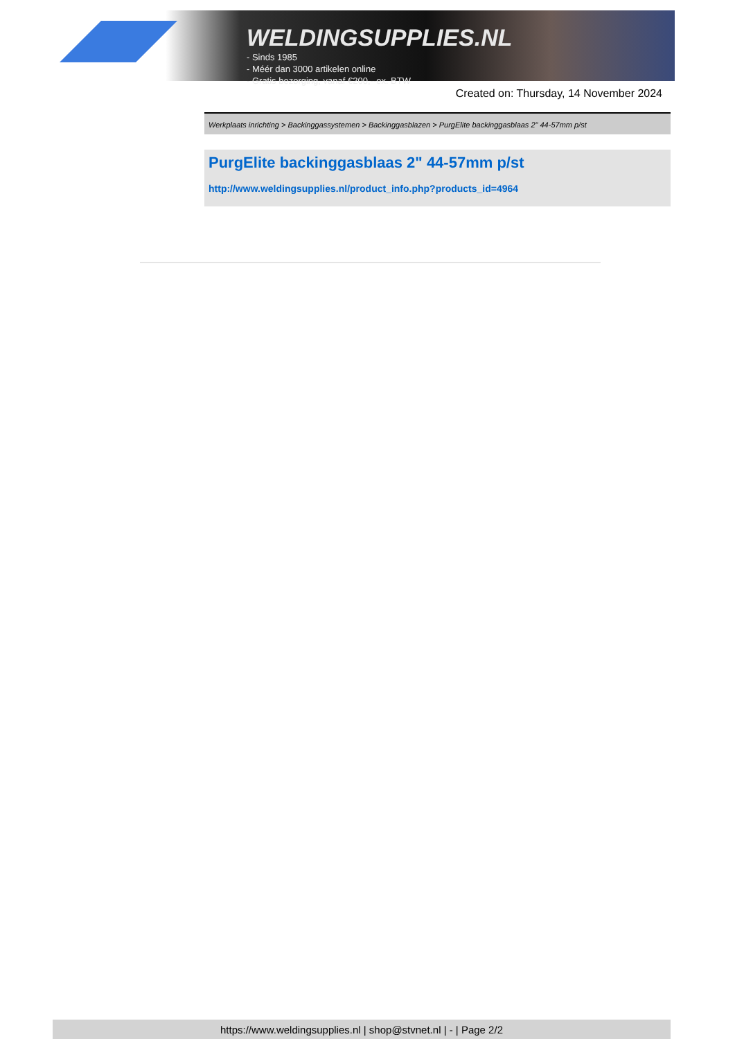WELDINGSUPPLIES.NL
- Sinds 1985
- Méér dan 3000 artikelen online
- Gratis bezorging, vanaf €200,--ex. BTW
Created on: Thursday, 14 November 2024
Werkplaats inrichting > Backinggassystemen > Backinggasblazen > PurgElite backinggasblaas 2" 44-57mm p/st
PurgElite backinggasblaas 2" 44-57mm p/st
http://www.weldingsupplies.nl/product_info.php?products_id=4964
https://www.weldingsupplies.nl | shop@stvnet.nl | - | Page 2/2